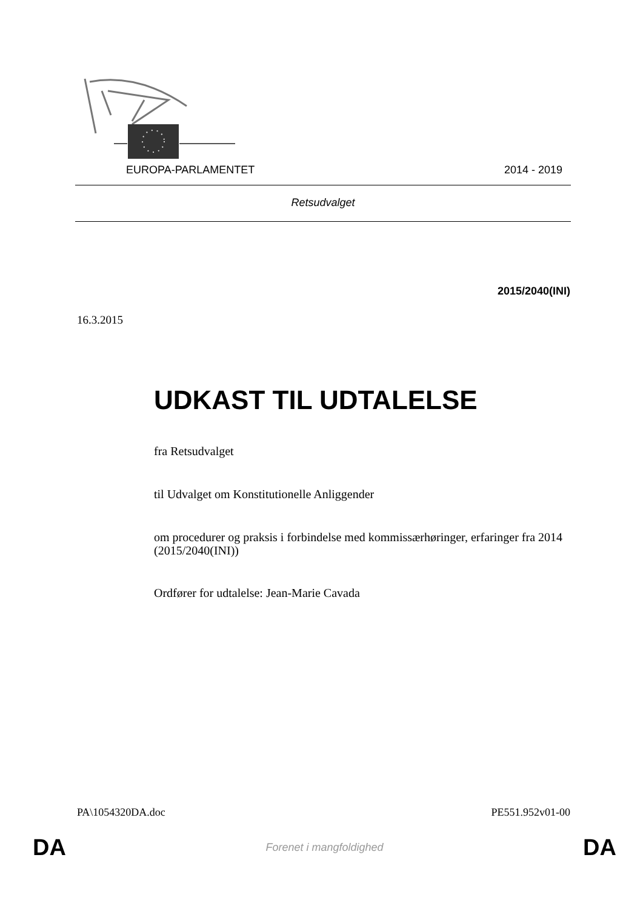EUROPA-PARLAMENTET 2014 - 2019
Retsudvalget
2015/2040(INI)
16.3.2015
UDKAST TIL UDTALELSE
fra Retsudvalget
til Udvalget om Konstitutionelle Anliggender
om procedurer og praksis i forbindelse med kommissærhøringer, erfaringer fra 2014
(2015/2040(INI))
Ordfører for udtalelse: Jean-Marie Cavada
PA\1054320DA.doc PE551.952v01-00
DA Forenet i mangfoldighed DA